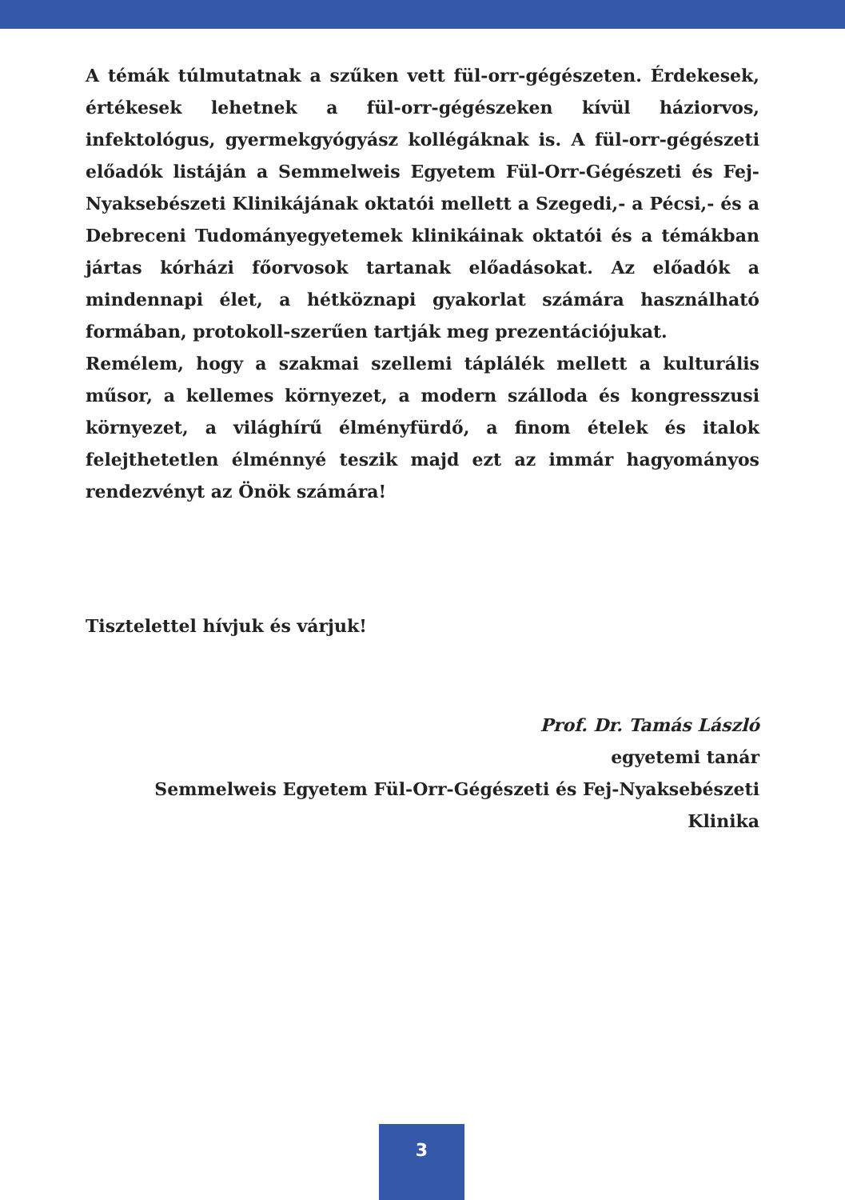A témák túlmutatnak a szűken vett fül-orr-gégészeten. Érdekesek, értékesek lehetnek a fül-orr-gégészeken kívül háziorvos, infektológus, gyermekgyógyász kollégáknak is. A fül-orr-gégészeti előadók listáján a Semmelweis Egyetem Fül-Orr-Gégészeti és Fej-Nyaksebészeti Klinikájának oktatói mellett a Szegedi,- a Pécsi,- és a Debreceni Tudományegyetemek klinikáinak oktatói és a témákban jártas kórházi főorvosok tartanak előadásokat. Az előadók a mindennapi élet, a hétköznapi gyakorlat számára használható formában, protokoll-szerűen tartják meg prezentációjukat.
Remélem, hogy a szakmai szellemi táplálék mellett a kulturális műsor, a kellemes környezet, a modern szálloda és kongresszusi környezet, a világhírű élményfürdő, a finom ételek és italok felejthetetlen élménnyé teszik majd ezt az immár hagyományos rendezvényt az Önök számára!
Tisztelettel hívjuk és várjuk!
Prof. Dr. Tamás László
egyetemi tanár
Semmelweis Egyetem Fül-Orr-Gégészeti és Fej-Nyaksebészeti Klinika
3